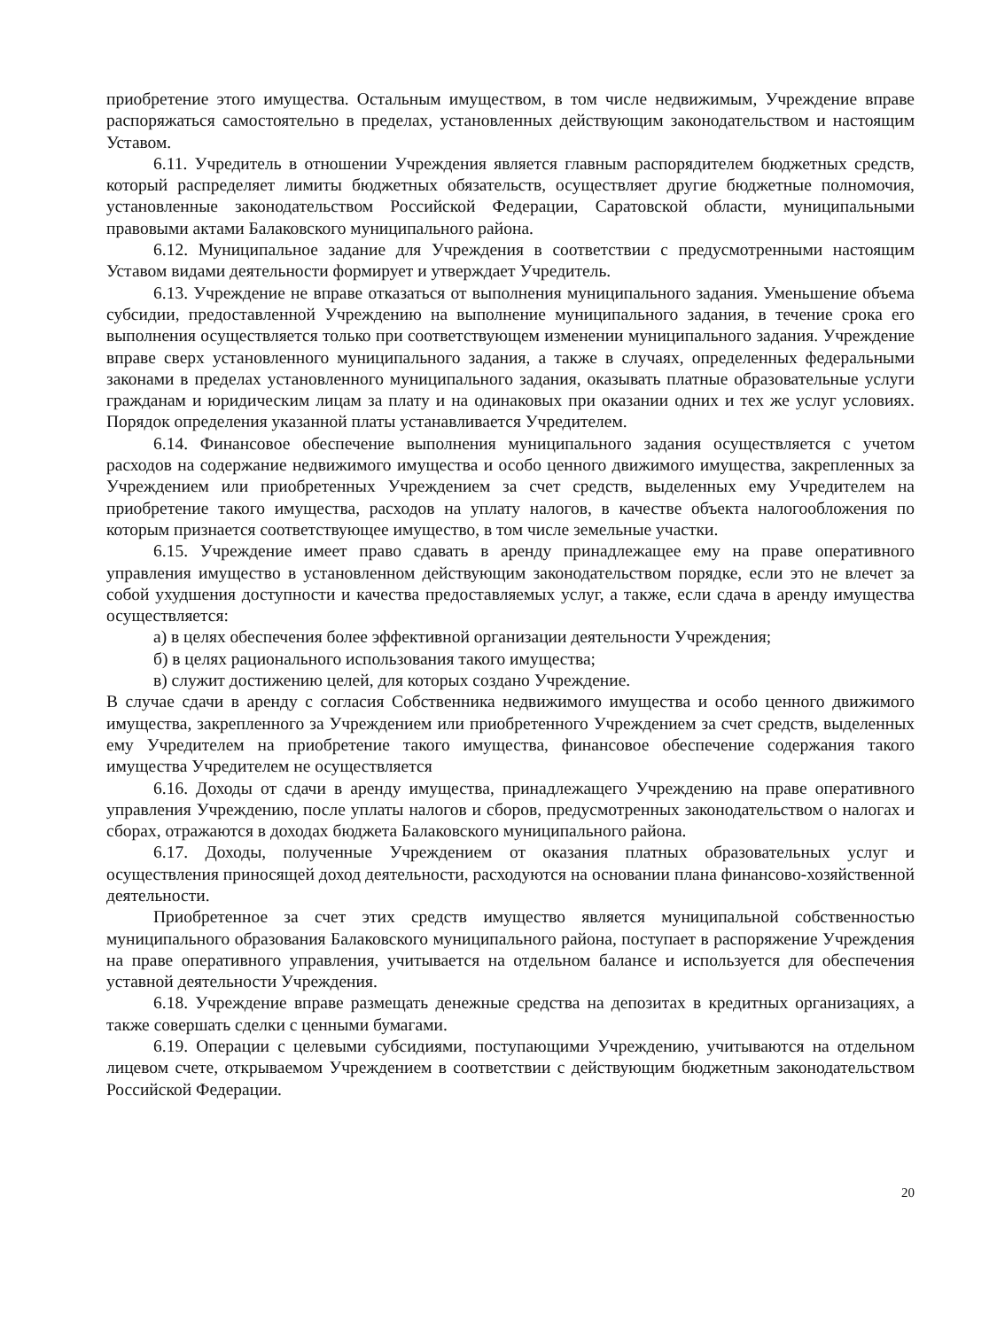приобретение этого имущества. Остальным имуществом, в том числе недвижимым, Учреждение вправе распоряжаться самостоятельно в пределах, установленных действующим законодательством и настоящим Уставом.
6.11. Учредитель в отношении Учреждения является главным распорядителем бюджетных средств, который распределяет лимиты бюджетных обязательств, осуществляет другие бюджетные полномочия, установленные законодательством Российской Федерации, Саратовской области, муниципальными правовыми актами Балаковского муниципального района.
6.12. Муниципальное задание для Учреждения в соответствии с предусмотренными настоящим Уставом видами деятельности формирует и утверждает Учредитель.
6.13. Учреждение не вправе отказаться от выполнения муниципального задания. Уменьшение объема субсидии, предоставленной Учреждению на выполнение муниципального задания, в течение срока его выполнения осуществляется только при соответствующем изменении муниципального задания. Учреждение вправе сверх установленного муниципального задания, а также в случаях, определенных федеральными законами в пределах установленного муниципального задания, оказывать платные образовательные услуги гражданам и юридическим лицам за плату и на одинаковых при оказании одних и тех же услуг условиях. Порядок определения указанной платы устанавливается Учредителем.
6.14. Финансовое обеспечение выполнения муниципального задания осуществляется с учетом расходов на содержание недвижимого имущества и особо ценного движимого имущества, закрепленных за Учреждением или приобретенных Учреждением за счет средств, выделенных ему Учредителем на приобретение такого имущества, расходов на уплату налогов, в качестве объекта налогообложения по которым признается соответствующее имущество, в том числе земельные участки.
6.15. Учреждение имеет право сдавать в аренду принадлежащее ему на праве оперативного управления имущество в установленном действующим законодательством порядке, если это не влечет за собой ухудшения доступности и качества предоставляемых услуг, а также, если сдача в аренду имущества осуществляется:
а) в целях обеспечения более эффективной организации деятельности Учреждения;
б) в целях рационального использования такого имущества;
в) служит достижению целей, для которых создано Учреждение.
В случае сдачи в аренду с согласия Собственника недвижимого имущества и особо ценного движимого имущества, закрепленного за Учреждением или приобретенного Учреждением за счет средств, выделенных ему Учредителем на приобретение такого имущества, финансовое обеспечение содержания такого имущества Учредителем не осуществляется
6.16. Доходы от сдачи в аренду имущества, принадлежащего Учреждению на праве оперативного управления Учреждению, после уплаты налогов и сборов, предусмотренных законодательством о налогах и сборах, отражаются в доходах бюджета Балаковского муниципального района.
6.17. Доходы, полученные Учреждением от оказания платных образовательных услуг и осуществления приносящей доход деятельности, расходуются на основании плана финансово-хозяйственной деятельности.
Приобретенное за счет этих средств имущество является муниципальной собственностью муниципального образования Балаковского муниципального района, поступает в распоряжение Учреждения на праве оперативного управления, учитывается на отдельном балансе и используется для обеспечения уставной деятельности Учреждения.
6.18. Учреждение вправе размещать денежные средства на депозитах в кредитных организациях, а также совершать сделки с ценными бумагами.
6.19. Операции с целевыми субсидиями, поступающими Учреждению, учитываются на отдельном лицевом счете, открываемом Учреждением в соответствии с действующим бюджетным законодательством Российской Федерации.
20